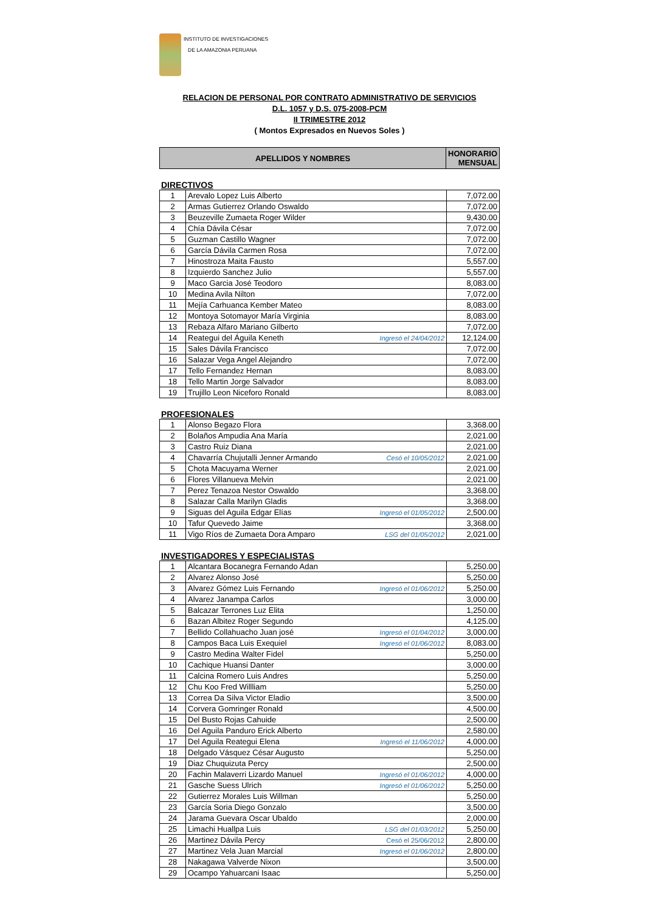INSTITUTO DE INVESTIGACIONES
DE LA AMAZONIA PERUANA
RELACION DE PERSONAL POR CONTRATO ADMINISTRATIVO DE SERVICIOS
D.L. 1057 y D.S. 075-2008-PCM
II TRIMESTRE 2012
( Montos Expresados en Nuevos Soles )
| APELLIDOS Y NOMBRES | HONORARIO MENSUAL |
| --- | --- |
DIRECTIVOS
| 1 | Arevalo Lopez Luis Alberto | 7,072.00 |
| 2 | Armas Gutierrez Orlando Oswaldo | 7,072.00 |
| 3 | Beuzeville Zumaeta Roger Wilder | 9,430.00 |
| 4 | Chía Dávila César | 7,072.00 |
| 5 | Guzman Castillo Wagner | 7,072.00 |
| 6 | García Dávila Carmen Rosa | 7,072.00 |
| 7 | Hinostroza Maita Fausto | 5,557.00 |
| 8 | Izquierdo Sanchez Julio | 5,557.00 |
| 9 | Maco Garcia José Teodoro | 8,083.00 |
| 10 | Medina Avila Nilton | 7,072.00 |
| 11 | Mejía Carhuanca Kember Mateo | 8,083.00 |
| 12 | Montoya Sotomayor María Virginia | 8,083.00 |
| 13 | Rebaza Alfaro Mariano Gilberto | 7,072.00 |
| 14 | Reategui del Águila Keneth Ingresó el 24/04/2012 | 12,124.00 |
| 15 | Sales Dávila Francisco | 7,072.00 |
| 16 | Salazar Vega Angel Alejandro | 7,072.00 |
| 17 | Tello Fernandez Hernan | 8,083.00 |
| 18 | Tello Martin Jorge Salvador | 8,083.00 |
| 19 | Trujillo Leon Niceforo Ronald | 8,083.00 |
PROFESIONALES
| 1 | Alonso Begazo Flora | 3,368.00 |
| 2 | Bolaños Ampudia Ana María | 2,021.00 |
| 3 | Castro Ruiz Diana | 2,021.00 |
| 4 | Chavarría Chujutalli Jenner Armando Cesó el 10/05/2012 | 2,021.00 |
| 5 | Chota Macuyama Werner | 2,021.00 |
| 6 | Flores Villanueva Melvin | 2,021.00 |
| 7 | Perez Tenazoa Nestor Oswaldo | 3,368.00 |
| 8 | Salazar Calla Marilyn Gladis | 3,368.00 |
| 9 | Siguas del Aguila Edgar Elías Ingresó el 01/05/2012 | 2,500.00 |
| 10 | Tafur Quevedo Jaime | 3,368.00 |
| 11 | Vigo Ríos de Zumaeta Dora Amparo LSG del 01/05/2012 | 2,021.00 |
INVESTIGADORES Y ESPECIALISTAS
| 1 | Alcantara Bocanegra Fernando Adan | 5,250.00 |
| 2 | Alvarez Alonso José | 5,250.00 |
| 3 | Alvarez Gómez Luis Fernando Ingresó el 01/06/2012 | 5,250.00 |
| 4 | Alvarez Janampa Carlos | 3,000.00 |
| 5 | Balcazar Terrones Luz Elita | 1,250.00 |
| 6 | Bazan Albitez Roger Segundo | 4,125.00 |
| 7 | Bellido Collahuacho Juan josé Ingresó el 01/04/2012 | 3,000.00 |
| 8 | Campos Baca Luis Exequiel Ingresó el 01/06/2012 | 8,083.00 |
| 9 | Castro Medina Walter Fidel | 5,250.00 |
| 10 | Cachique Huansi Danter | 3,000.00 |
| 11 | Calcina Romero Luis Andres | 5,250.00 |
| 12 | Chu Koo Fred Willliam | 5,250.00 |
| 13 | Correa Da Silva Victor Eladio | 3,500.00 |
| 14 | Corvera Gomringer Ronald | 4,500.00 |
| 15 | Del Busto Rojas Cahuide | 2,500.00 |
| 16 | Del Aguila Panduro Erick Alberto | 2,580.00 |
| 17 | Del Aguila Reategui Elena Ingresó el 11/06/2012 | 4,000.00 |
| 18 | Delgado Vásquez César Augusto | 5,250.00 |
| 19 | Diaz Chuquizuta Percy | 2,500.00 |
| 20 | Fachin Malaverri Lizardo Manuel Ingresó el 01/06/2012 | 4,000.00 |
| 21 | Gasche Suess Ulrich Ingresó el 01/06/2012 | 5,250.00 |
| 22 | Gutierrez Morales Luis Willman | 5,250.00 |
| 23 | García Soria Diego Gonzalo | 3,500.00 |
| 24 | Jarama Guevara Oscar Ubaldo | 2,000.00 |
| 25 | Limachi Huallpa Luis LSG del 01/03/2012 | 5,250.00 |
| 26 | Martinez Dávila Percy Cesó el 25/06/2012 | 2,800.00 |
| 27 | Martinez Vela Juan Marcial Ingresó el 01/06/2012 | 2,800.00 |
| 28 | Nakagawa Valverde Nixon | 3,500.00 |
| 29 | Ocampo Yahuarcani Isaac | 5,250.00 |